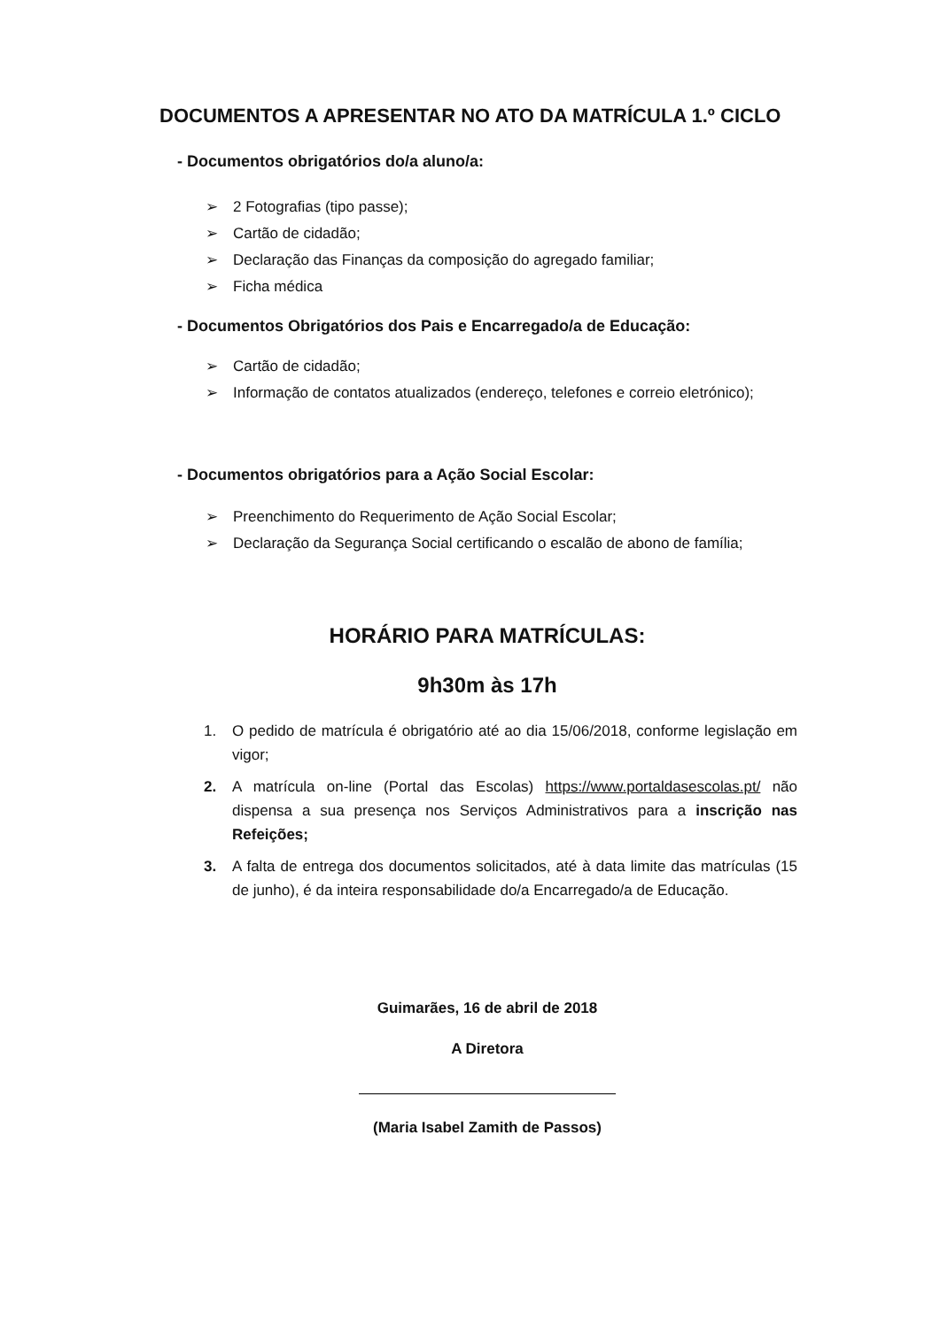DOCUMENTOS A APRESENTAR NO ATO DA MATRÍCULA 1.º CICLO
- Documentos obrigatórios do/a aluno/a:
➢ 2 Fotografias (tipo passe);
➢ Cartão de cidadão;
➢ Declaração das Finanças da composição do agregado familiar;
➢ Ficha médica
- Documentos Obrigatórios dos Pais e Encarregado/a de Educação:
➢ Cartão de cidadão;
➢ Informação de contatos atualizados (endereço, telefones e correio eletrónico);
- Documentos obrigatórios para a Ação Social Escolar:
➢ Preenchimento do Requerimento de Ação Social Escolar;
➢ Declaração da Segurança Social certificando o escalão de abono de família;
HORÁRIO PARA MATRÍCULAS:
9h30m às 17h
1. O pedido de matrícula é obrigatório até ao dia 15/06/2018, conforme legislação em vigor;
2. A matrícula on-line (Portal das Escolas) https://www.portaldasescolas.pt/ não dispensa a sua presença nos Serviços Administrativos para a inscrição nas Refeições;
3. A falta de entrega dos documentos solicitados, até à data limite das matrículas (15 de junho), é da inteira responsabilidade do/a Encarregado/a de Educação.
Guimarães, 16 de abril de 2018
A Diretora
(Maria Isabel Zamith de Passos)